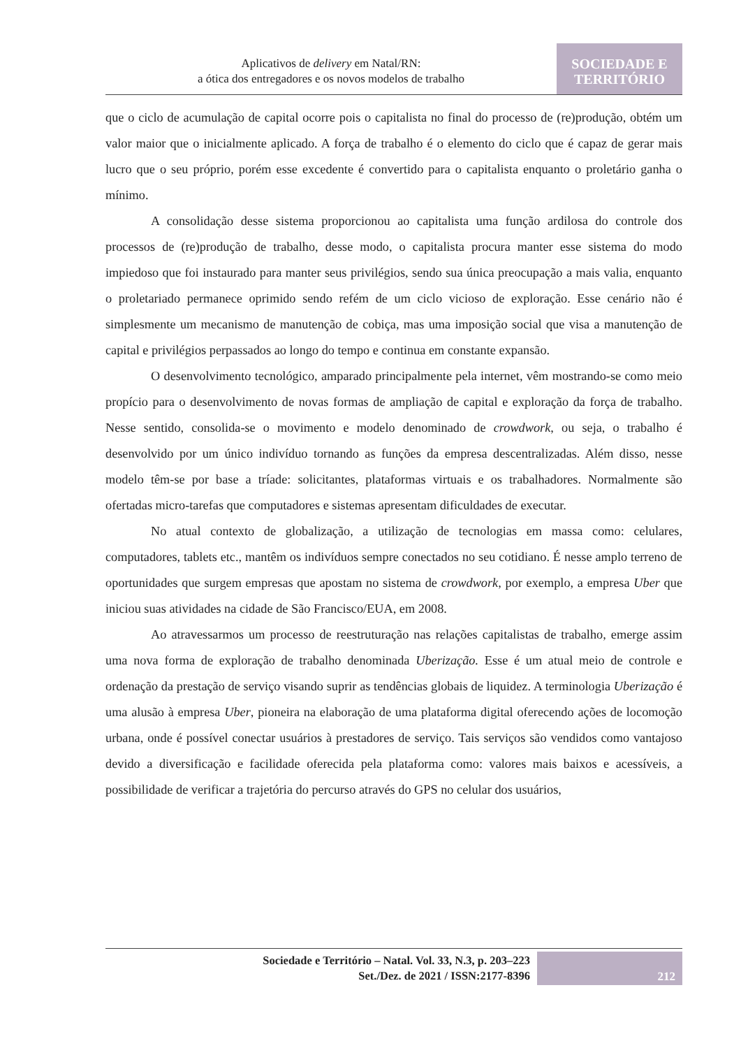Aplicativos de delivery em Natal/RN:
a ótica dos entregadores e os novos modelos de trabalho
SOCIEDADE E
TERRITÓRIO
que o ciclo de acumulação de capital ocorre pois o capitalista no final do processo de (re)produção, obtém um valor maior que o inicialmente aplicado. A força de trabalho é o elemento do ciclo que é capaz de gerar mais lucro que o seu próprio, porém esse excedente é convertido para o capitalista enquanto o proletário ganha o mínimo.
A consolidação desse sistema proporcionou ao capitalista uma função ardilosa do controle dos processos de (re)produção de trabalho, desse modo, o capitalista procura manter esse sistema do modo impiedoso que foi instaurado para manter seus privilégios, sendo sua única preocupação a mais valia, enquanto o proletariado permanece oprimido sendo refém de um ciclo vicioso de exploração. Esse cenário não é simplesmente um mecanismo de manutenção de cobiça, mas uma imposição social que visa a manutenção de capital e privilégios perpassados ao longo do tempo e continua em constante expansão.
O desenvolvimento tecnológico, amparado principalmente pela internet, vêm mostrando-se como meio propício para o desenvolvimento de novas formas de ampliação de capital e exploração da força de trabalho. Nesse sentido, consolida-se o movimento e modelo denominado de crowdwork, ou seja, o trabalho é desenvolvido por um único indivíduo tornando as funções da empresa descentralizadas. Além disso, nesse modelo têm-se por base a tríade: solicitantes, plataformas virtuais e os trabalhadores. Normalmente são ofertadas micro-tarefas que computadores e sistemas apresentam dificuldades de executar.
No atual contexto de globalização, a utilização de tecnologias em massa como: celulares, computadores, tablets etc., mantêm os indivíduos sempre conectados no seu cotidiano. É nesse amplo terreno de oportunidades que surgem empresas que apostam no sistema de crowdwork, por exemplo, a empresa Uber que iniciou suas atividades na cidade de São Francisco/EUA, em 2008.
Ao atravessarmos um processo de reestruturação nas relações capitalistas de trabalho, emerge assim uma nova forma de exploração de trabalho denominada Uberização. Esse é um atual meio de controle e ordenação da prestação de serviço visando suprir as tendências globais de liquidez. A terminologia Uberização é uma alusão à empresa Uber, pioneira na elaboração de uma plataforma digital oferecendo ações de locomoção urbana, onde é possível conectar usuários à prestadores de serviço. Tais serviços são vendidos como vantajoso devido a diversificação e facilidade oferecida pela plataforma como: valores mais baixos e acessíveis, a possibilidade de verificar a trajetória do percurso através do GPS no celular dos usuários,
Sociedade e Território – Natal. Vol. 33, N.3, p. 203–223
Set./Dez. de 2021 / ISSN:2177-8396
212